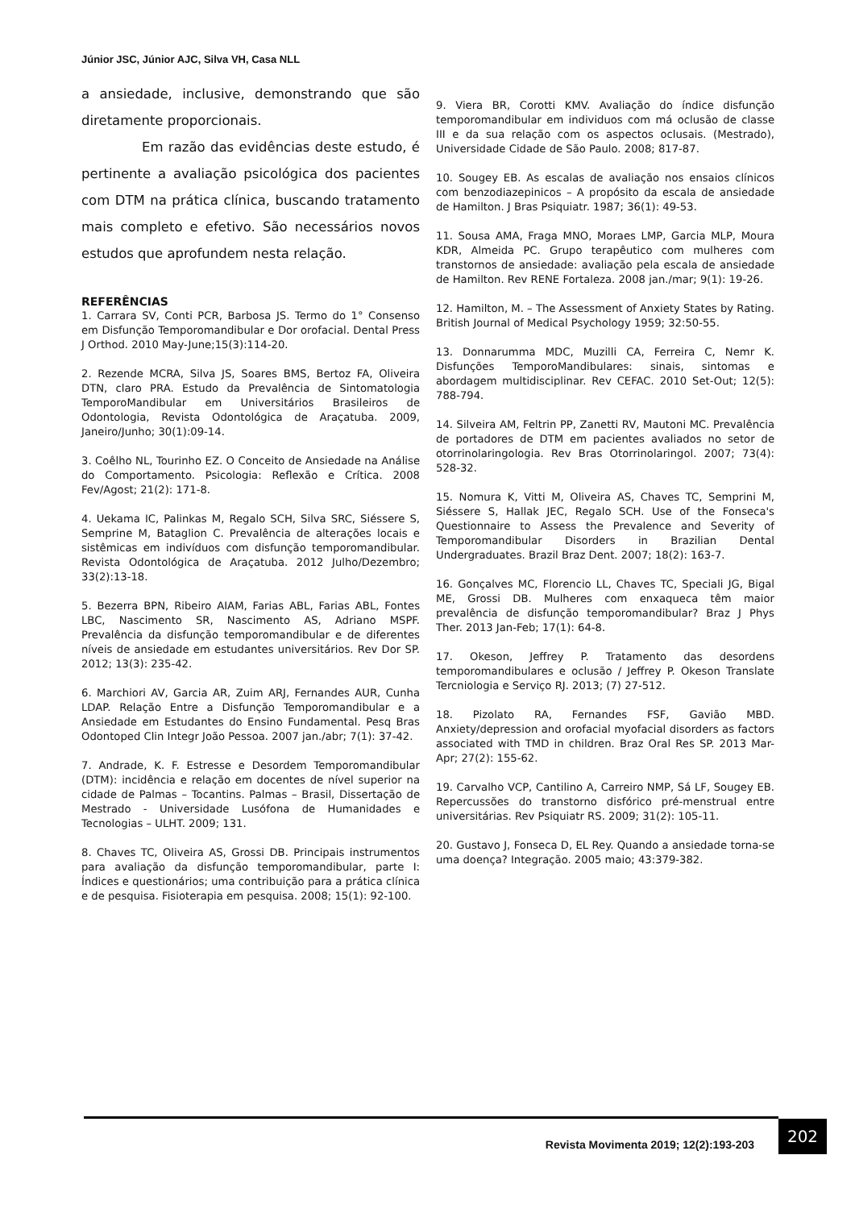Júnior JSC, Júnior AJC, Silva VH, Casa NLL
a ansiedade, inclusive, demonstrando que são diretamente proporcionais.
Em razão das evidências deste estudo, é pertinente a avaliação psicológica dos pacientes com DTM na prática clínica, buscando tratamento mais completo e efetivo. São necessários novos estudos que aprofundem nesta relação.
REFERÊNCIAS
1. Carrara SV, Conti PCR, Barbosa JS. Termo do 1° Consenso em Disfunção Temporomandibular e Dor orofacial. Dental Press J Orthod. 2010 May-June;15(3):114-20.
2. Rezende MCRA, Silva JS, Soares BMS, Bertoz FA, Oliveira DTN, claro PRA. Estudo da Prevalência de Sintomatologia TemporoMandibular em Universitários Brasileiros de Odontologia, Revista Odontológica de Araçatuba. 2009, Janeiro/Junho; 30(1):09-14.
3. Coêlho NL, Tourinho EZ. O Conceito de Ansiedade na Análise do Comportamento. Psicologia: Reflexão e Crítica. 2008 Fev/Agost; 21(2): 171-8.
4. Uekama IC, Palinkas M, Regalo SCH, Silva SRC, Siéssere S, Semprine M, Bataglion C. Prevalência de alterações locais e sistêmicas em indivíduos com disfunção temporomandibular. Revista Odontológica de Araçatuba. 2012 Julho/Dezembro; 33(2):13-18.
5. Bezerra BPN, Ribeiro AIAM, Farias ABL, Farias ABL, Fontes LBC, Nascimento SR, Nascimento AS, Adriano MSPF. Prevalência da disfunção temporomandibular e de diferentes níveis de ansiedade em estudantes universitários. Rev Dor SP. 2012; 13(3): 235-42.
6. Marchiori AV, Garcia AR, Zuim ARJ, Fernandes AUR, Cunha LDAP. Relação Entre a Disfunção Temporomandibular e a Ansiedade em Estudantes do Ensino Fundamental. Pesq Bras Odontoped Clin Integr João Pessoa. 2007 jan./abr; 7(1): 37-42.
7. Andrade, K. F. Estresse e Desordem Temporomandibular (DTM): incidência e relação em docentes de nível superior na cidade de Palmas – Tocantins. Palmas – Brasil, Dissertação de Mestrado - Universidade Lusófona de Humanidades e Tecnologias – ULHT. 2009; 131.
8. Chaves TC, Oliveira AS, Grossi DB. Principais instrumentos para avaliação da disfunção temporomandibular, parte I: Índices e questionários; uma contribuição para a prática clínica e de pesquisa. Fisioterapia em pesquisa. 2008; 15(1): 92-100.
9. Viera BR, Corotti KMV. Avaliação do índice disfunção temporomandibular em individuos com má oclusão de classe III e da sua relação com os aspectos oclusais. (Mestrado), Universidade Cidade de São Paulo. 2008; 817-87.
10. Sougey EB. As escalas de avaliação nos ensaios clínicos com benzodiazepinicos – A propósito da escala de ansiedade de Hamilton. J Bras Psiquiatr. 1987; 36(1): 49-53.
11. Sousa AMA, Fraga MNO, Moraes LMP, Garcia MLP, Moura KDR, Almeida PC. Grupo terapêutico com mulheres com transtornos de ansiedade: avaliação pela escala de ansiedade de Hamilton. Rev RENE Fortaleza. 2008 jan./mar; 9(1): 19-26.
12. Hamilton, M. – The Assessment of Anxiety States by Rating. British Journal of Medical Psychology 1959; 32:50-55.
13. Donnarumma MDC, Muzilli CA, Ferreira C, Nemr K. Disfunções TemporoMandibulares: sinais, sintomas e abordagem multidisciplinar. Rev CEFAC. 2010 Set-Out; 12(5): 788-794.
14. Silveira AM, Feltrin PP, Zanetti RV, Mautoni MC. Prevalência de portadores de DTM em pacientes avaliados no setor de otorrinolaringologia. Rev Bras Otorrinolaringol. 2007; 73(4): 528-32.
15. Nomura K, Vitti M, Oliveira AS, Chaves TC, Semprini M, Siéssere S, Hallak JEC, Regalo SCH. Use of the Fonseca's Questionnaire to Assess the Prevalence and Severity of Temporomandibular Disorders in Brazilian Dental Undergraduates. Brazil Braz Dent. 2007; 18(2): 163-7.
16. Gonçalves MC, Florencio LL, Chaves TC, Speciali JG, Bigal ME, Grossi DB. Mulheres com enxaqueca têm maior prevalência de disfunção temporomandibular? Braz J Phys Ther. 2013 Jan-Feb; 17(1): 64-8.
17. Okeson, Jeffrey P. Tratamento das desordens temporomandibulares e oclusão / Jeffrey P. Okeson Translate Tercniologia e Serviço RJ. 2013; (7) 27-512.
18. Pizolato RA, Fernandes FSF, Gavião MBD. Anxiety/depression and orofacial myofacial disorders as factors associated with TMD in children. Braz Oral Res SP. 2013 Mar-Apr; 27(2): 155-62.
19. Carvalho VCP, Cantilino A, Carreiro NMP, Sá LF, Sougey EB. Repercussões do transtorno disfórico pré-menstrual entre universitárias. Rev Psiquiatr RS. 2009; 31(2): 105-11.
20. Gustavo J, Fonseca D, EL Rey. Quando a ansiedade torna-se uma doença? Integração. 2005 maio; 43:379-382.
Revista Movimenta 2019; 12(2):193-203
202